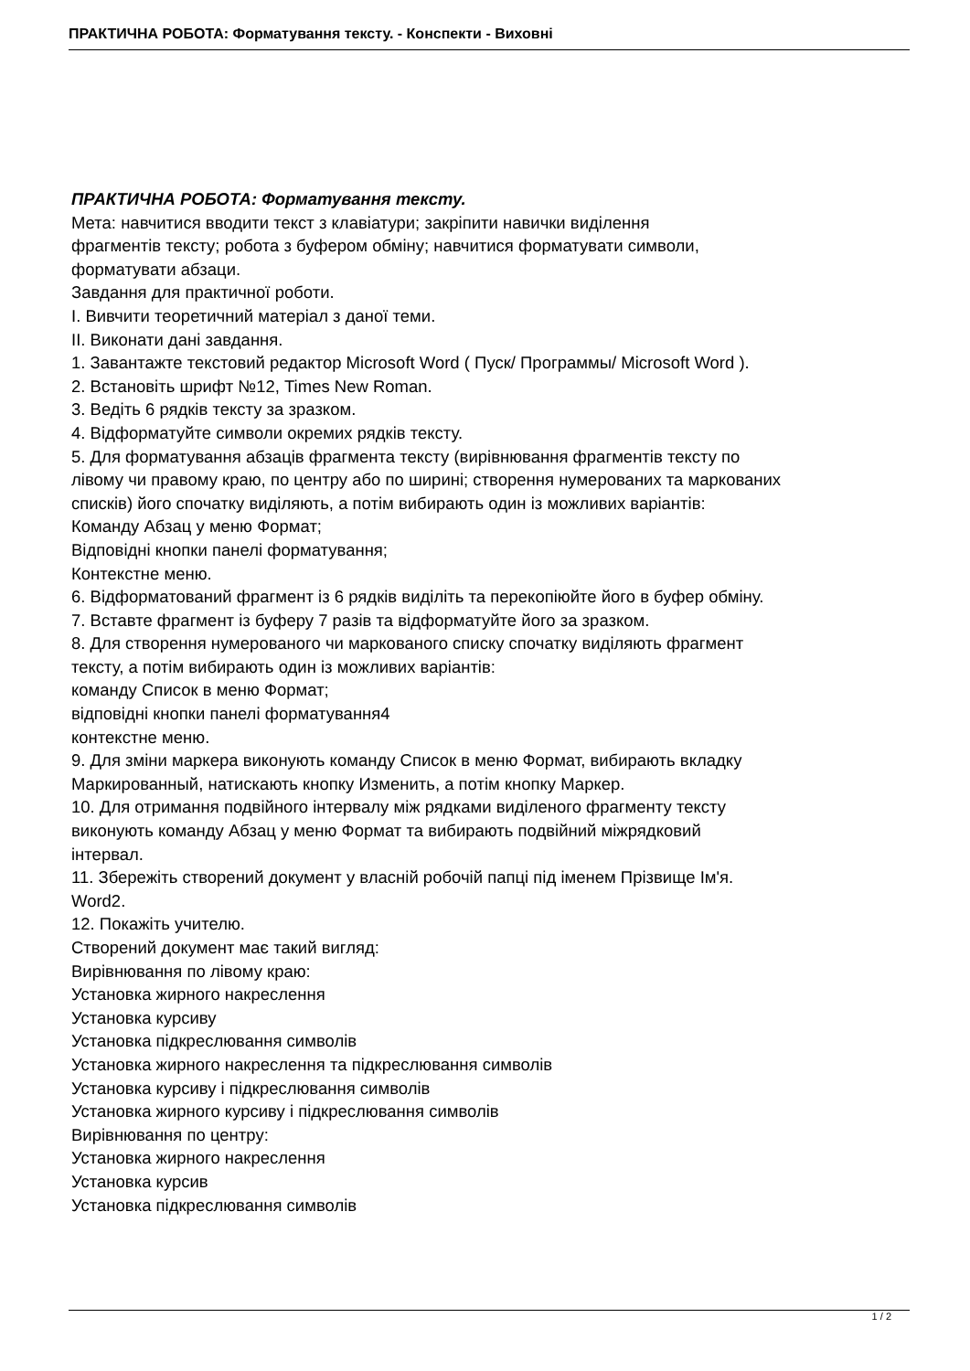ПРАКТИЧНА РОБОТА: Форматування тексту. - Конспекти - Виховні
ПРАКТИЧНА РОБОТА: Форматування тексту.
Мета: навчитися вводити текст з клавіатури; закріпити навички виділення
фрагментів тексту; робота з буфером обміну; навчитися форматувати символи,
форматувати абзаци.
Завдання для практичної роботи.
І. Вивчити теоретичний матеріал з даної теми.
ІІ. Виконати дані завдання.
1. Завантажте текстовий редактор Microsoft Word ( Пуск/ Программы/ Microsoft Word ).
2. Встановіть шрифт №12, Times New Roman.
3. Ведіть 6 рядків тексту за зразком.
4. Відформатуйте символи окремих рядків тексту.
5. Для форматування абзаців фрагмента тексту (вирівнювання фрагментів тексту по
лівому чи правому краю, по центру або по ширині; створення нумерованих та маркованих
списків) його спочатку виділяють, а потім вибирають один із можливих варіантів:
Команду Абзац у меню Формат;
Відповідні кнопки панелі форматування;
Контекстне меню.
6. Відформатований фрагмент із 6 рядків виділіть та перекопіюйте його в буфер обміну.
7. Вставте фрагмент із буферу 7 разів та відформатуйте його за зразком.
8. Для створення нумерованого чи маркованого списку спочатку виділяють фрагмент
тексту, а потім вибирають один із можливих варіантів:
команду Список в меню Формат;
відповідні кнопки панелі форматування4
контекстне меню.
9. Для зміни маркера виконують команду Список в меню Формат, вибирають вкладку
Маркированный, натискають кнопку Изменить, а потім кнопку Маркер.
10. Для отримання подвійного інтервалу між рядками виділеного фрагменту тексту
виконують команду Абзац у меню Формат та вибирають подвійний міжрядковий
інтервал.
11. Збережіть створений документ у власній робочій папці під іменем Прізвище Ім'я.
Word2.
12. Покажіть учителю.
Створений документ має такий вигляд:
Вирівнювання по лівому краю:
Установка жирного накреслення
Установка курсиву
Установка підкреслювання символів
Установка жирного накреслення та підкреслювання символів
Установка курсиву і підкреслювання символів
Установка жирного курсиву і підкреслювання символів
Вирівнювання по центру:
Установка жирного накреслення
Установка курсив
Установка підкреслювання символів
1 / 2